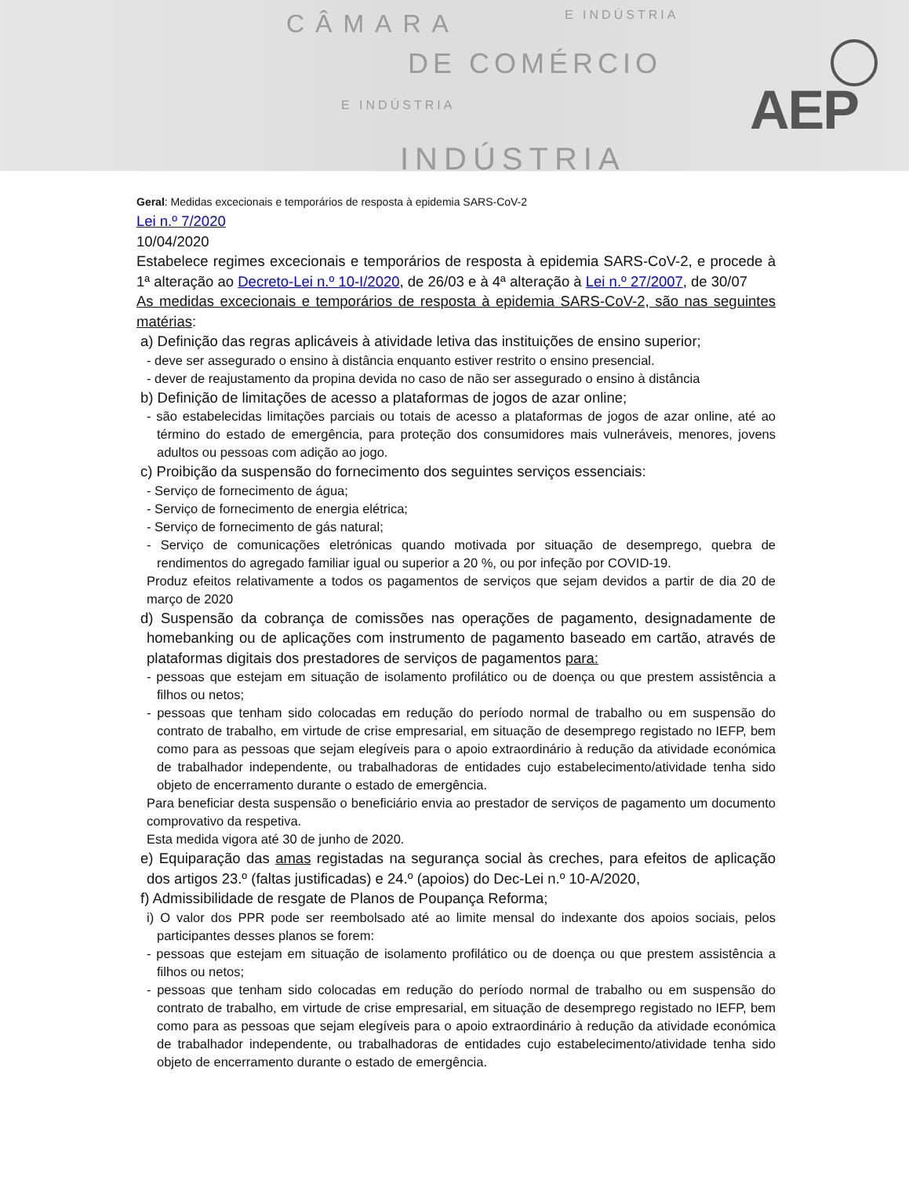CÂMARA E INDÚSTRIA
DE COMÉRCIO
E INDÚSTRIA
INDÚSTRIA
AEP
Geral: Medidas excecionais e temporários de resposta à epidemia SARS-CoV-2
Lei n.º 7/2020
10/04/2020
Estabelece regimes excecionais e temporários de resposta à epidemia SARS-CoV-2, e procede à 1ª alteração ao Decreto-Lei n.º 10-I/2020, de 26/03 e à 4ª alteração à Lei n.º 27/2007, de 30/07
As medidas excecionais e temporários de resposta à epidemia SARS-CoV-2, são nas seguintes matérias:
a) Definição das regras aplicáveis à atividade letiva das instituições de ensino superior;
- deve ser assegurado o ensino à distância enquanto estiver restrito o ensino presencial.
- dever de reajustamento da propina devida no caso de não ser assegurado o ensino à distância
b) Definição de limitações de acesso a plataformas de jogos de azar online;
- são estabelecidas limitações parciais ou totais de acesso a plataformas de jogos de azar online, até ao término do estado de emergência, para proteção dos consumidores mais vulneráveis, menores, jovens adultos ou pessoas com adição ao jogo.
c) Proibição da suspensão do fornecimento dos seguintes serviços essenciais:
- Serviço de fornecimento de água;
- Serviço de fornecimento de energia elétrica;
- Serviço de fornecimento de gás natural;
- Serviço de comunicações eletrónicas quando motivada por situação de desemprego, quebra de rendimentos do agregado familiar igual ou superior a 20 %, ou por infeção por COVID-19.
Produz efeitos relativamente a todos os pagamentos de serviços que sejam devidos a partir de dia 20 de março de 2020
d) Suspensão da cobrança de comissões nas operações de pagamento, designadamente de homebanking ou de aplicações com instrumento de pagamento baseado em cartão, através de plataformas digitais dos prestadores de serviços de pagamentos para:
- pessoas que estejam em situação de isolamento profilático ou de doença ou que prestem assistência a filhos ou netos;
- pessoas que tenham sido colocadas em redução do período normal de trabalho ou em suspensão do contrato de trabalho, em virtude de crise empresarial, em situação de desemprego registado no IEFP, bem como para as pessoas que sejam elegíveis para o apoio extraordinário à redução da atividade económica de trabalhador independente, ou trabalhadoras de entidades cujo estabelecimento/atividade tenha sido objeto de encerramento durante o estado de emergência.
Para beneficiar desta suspensão o beneficiário envia ao prestador de serviços de pagamento um documento comprovativo da respetiva.
Esta medida vigora até 30 de junho de 2020.
e) Equiparação das amas registadas na segurança social às creches, para efeitos de aplicação dos artigos 23.º (faltas justificadas) e 24.º (apoios) do Dec-Lei n.º 10-A/2020,
f) Admissibilidade de resgate de Planos de Poupança Reforma;
i) O valor dos PPR pode ser reembolsado até ao limite mensal do indexante dos apoios sociais, pelos participantes desses planos se forem:
- pessoas que estejam em situação de isolamento profilático ou de doença ou que prestem assistência a filhos ou netos;
- pessoas que tenham sido colocadas em redução do período normal de trabalho ou em suspensão do contrato de trabalho, em virtude de crise empresarial, em situação de desemprego registado no IEFP, bem como para as pessoas que sejam elegíveis para o apoio extraordinário à redução da atividade económica de trabalhador independente, ou trabalhadoras de entidades cujo estabelecimento/atividade tenha sido objeto de encerramento durante o estado de emergência.